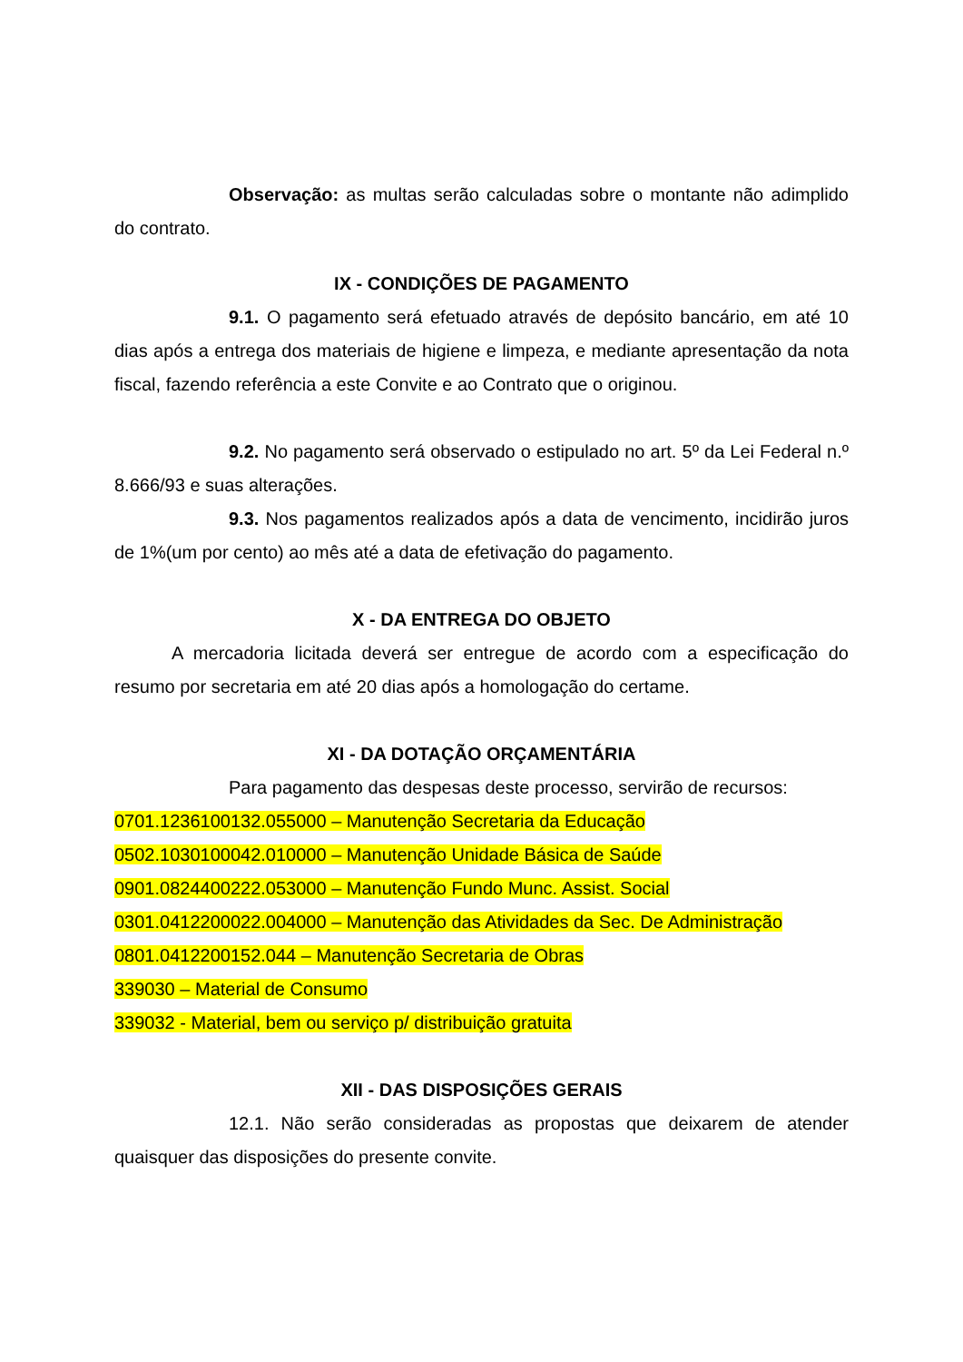Observação: as multas serão calculadas sobre o montante não adimplido do contrato.
IX - CONDIÇÕES DE PAGAMENTO
9.1. O pagamento será efetuado através de depósito bancário, em até 10 dias após a entrega dos materiais de higiene e limpeza, e mediante apresentação da nota fiscal, fazendo referência a este Convite e ao Contrato que o originou.
9.2. No pagamento será observado o estipulado no art. 5º da Lei Federal n.º 8.666/93 e suas alterações.
9.3. Nos pagamentos realizados após a data de vencimento, incidirão juros de 1%(um por cento) ao mês até a data de efetivação do pagamento.
X - DA ENTREGA DO OBJETO
A mercadoria licitada deverá ser entregue de acordo com a especificação do resumo por secretaria em até 20 dias após a homologação do certame.
XI - DA DOTAÇÃO ORÇAMENTÁRIA
Para pagamento das despesas deste processo, servirão de recursos:
0701.1236100132.055000 – Manutenção Secretaria da Educação
0502.1030100042.010000 – Manutenção Unidade Básica de Saúde
0901.0824400222.053000 – Manutenção Fundo Munc. Assist. Social
0301.0412200022.004000 – Manutenção das Atividades da Sec. De Administração
0801.0412200152.044 – Manutenção Secretaria de Obras
339030 – Material de Consumo
339032 - Material, bem ou serviço p/ distribuição gratuita
XII - DAS DISPOSIÇÕES GERAIS
12.1. Não serão consideradas as propostas que deixarem de atender quaisquer das disposições do presente convite.